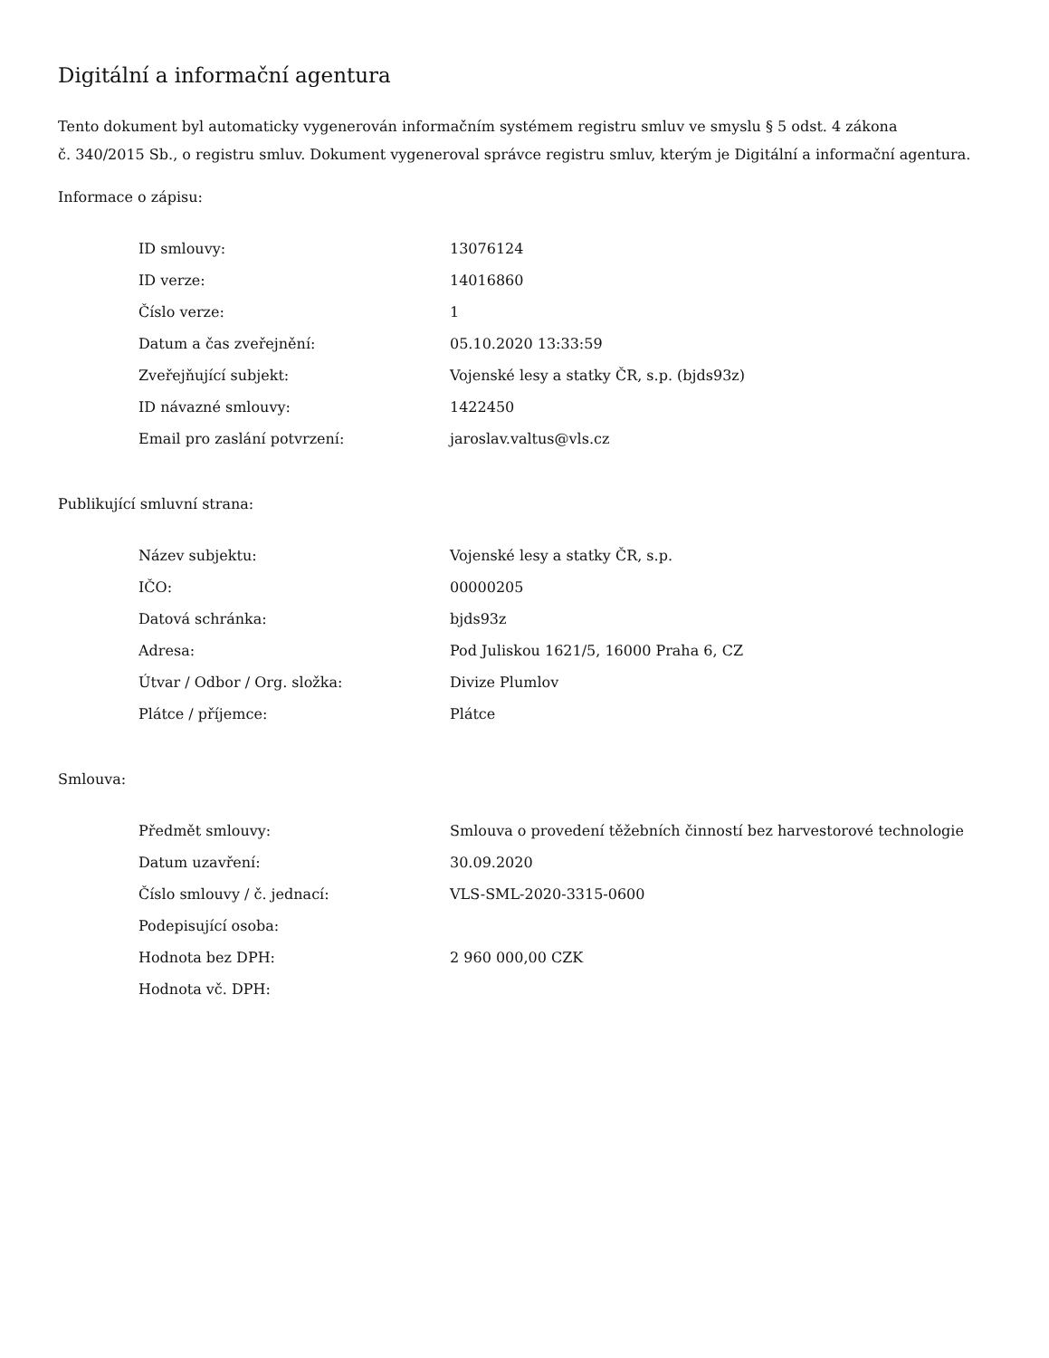Digitální a informační agentura
Tento dokument byl automaticky vygenerován informačním systémem registru smluv ve smyslu § 5 odst. 4 zákona
č. 340/2015 Sb., o registru smluv. Dokument vygeneroval správce registru smluv, kterým je Digitální a informační agentura.
Informace o zápisu:
| ID smlouvy: | 13076124 |
| ID verze: | 14016860 |
| Číslo verze: | 1 |
| Datum a čas zveřejnění: | 05.10.2020 13:33:59 |
| Zveřejňující subjekt: | Vojenské lesy a statky ČR, s.p. (bjds93z) |
| ID návazné smlouvy: | 1422450 |
| Email pro zaslání potvrzení: | jaroslav.valtus@vls.cz |
Publikující smluvní strana:
| Název subjektu: | Vojenské lesy a statky ČR, s.p. |
| IČO: | 00000205 |
| Datová schránka: | bjds93z |
| Adresa: | Pod Juliskou 1621/5, 16000 Praha 6, CZ |
| Útvar / Odbor / Org. složka: | Divize Plumlov |
| Plátce / příjemce: | Plátce |
Smlouva:
| Předmět smlouvy: | Smlouva o provedení těžebních činností bez harvestorové technologie |
| Datum uzavření: | 30.09.2020 |
| Číslo smlouvy / č. jednací: | VLS-SML-2020-3315-0600 |
| Podepisující osoba: | |
| Hodnota bez DPH: | 2 960 000,00 CZK |
| Hodnota vč. DPH: | |